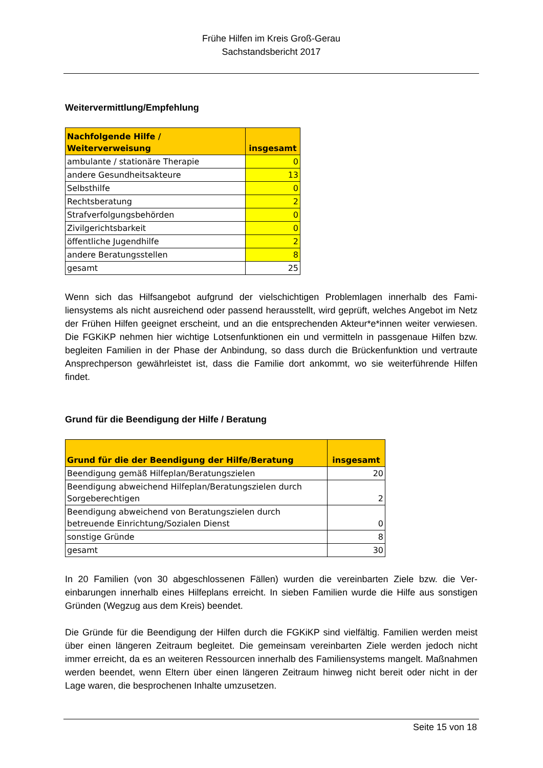Frühe Hilfen im Kreis Groß-Gerau
Sachstandsbericht 2017
Weitervermittlung/Empfehlung
| Nachfolgende Hilfe / Weiterverweisung | insgesamt |
| --- | --- |
| ambulante / stationäre Therapie | 0 |
| andere Gesundheitsakteure | 13 |
| Selbsthilfe | 0 |
| Rechtsberatung | 2 |
| Strafverfolgungsbehörden | 0 |
| Zivilgerichtsbarkeit | 0 |
| öffentliche Jugendhilfe | 2 |
| andere Beratungsstellen | 8 |
| gesamt | 25 |
Wenn sich das Hilfsangebot aufgrund der vielschichtigen Problemlagen innerhalb des Fami­liensystems als nicht ausreichend oder passend herausstellt, wird geprüft, welches Angebot im Netz der Frühen Hilfen geeignet erscheint, und an die entsprechenden Akteur*e*innen weiter verwiesen. Die FGKiKP nehmen hier wichtige Lotsenfunktionen ein und vermitteln in passgenaue Hilfen bzw. begleiten Familien in der Phase der Anbindung, so dass durch die Brückenfunktion und vertraute Ansprechperson gewährleistet ist, dass die Familie dort an­kommt, wo sie weiterführende Hilfen findet.
Grund für die Beendigung der Hilfe / Beratung
| Grund für die der Beendigung der Hilfe/Beratung | insgesamt |
| --- | --- |
| Beendigung gemäß Hilfeplan/Beratungszielen | 20 |
| Beendigung abweichend Hilfeplan/Beratungszielen durch Sorgeberechtigen | 2 |
| Beendigung abweichend von Beratungszielen durch betreuende Einrichtung/Sozialen Dienst | 0 |
| sonstige Gründe | 8 |
| gesamt | 30 |
In 20 Familien (von 30 abgeschlossenen Fällen) wurden die vereinbarten Ziele bzw. die Ver­einbarungen innerhalb eines Hilfeplans erreicht. In sieben Familien wurde die Hilfe aus sons­tigen Gründen (Wegzug aus dem Kreis) beendet.
Die Gründe für die Beendigung der Hilfen durch die FGKiKP sind vielfältig. Familien werden meist über einen längeren Zeitraum begleitet. Die gemeinsam vereinbarten Ziele werden je­doch nicht immer erreicht, da es an weiteren Ressourcen innerhalb des Familiensystems mangelt. Maßnahmen werden beendet, wenn Eltern über einen längeren Zeitraum hinweg nicht bereit oder nicht in der Lage waren, die besprochenen Inhalte umzusetzen.
Seite 15 von 18